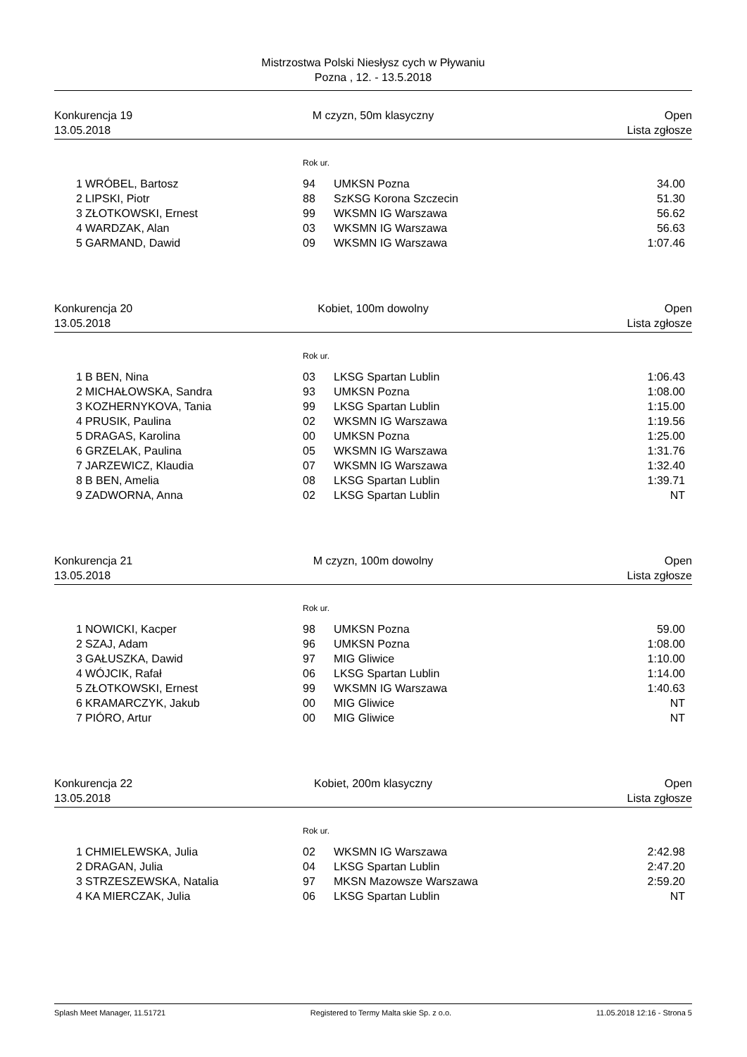Mistrzostwa Polski Niesłysz cych w Pływaniu
Pozna , 12. - 13.5.2018
Konkurencja 19 M czyzn, 50m klasyczny Open
13.05.2018 Lista zgłosze
Rok ur.
| 1 | WRÓBEL, Bartosz | 94 | UMKSN Pozna | 34.00 |
| 2 | LIPSKI, Piotr | 88 | SzKSG Korona Szczecin | 51.30 |
| 3 | ZŁOTKOWSKI, Ernest | 99 | WKSMN IG Warszawa | 56.62 |
| 4 | WARDZAK, Alan | 03 | WKSMN IG Warszawa | 56.63 |
| 5 | GARMAND, Dawid | 09 | WKSMN IG Warszawa | 1:07.46 |
Konkurencja 20 Kobiet, 100m dowolny Open
13.05.2018 Lista zgłosze
Rok ur.
| 1 | B BEN, Nina | 03 | LKSG Spartan Lublin | 1:06.43 |
| 2 | MICHAŁOWSKA, Sandra | 93 | UMKSN Pozna | 1:08.00 |
| 3 | KOZHERNYKOVA, Tania | 99 | LKSG Spartan Lublin | 1:15.00 |
| 4 | PRUSIK, Paulina | 02 | WKSMN IG Warszawa | 1:19.56 |
| 5 | DRAGAS, Karolina | 00 | UMKSN Pozna | 1:25.00 |
| 6 | GRZELAK, Paulina | 05 | WKSMN IG Warszawa | 1:31.76 |
| 7 | JARZEWICZ, Klaudia | 07 | WKSMN IG Warszawa | 1:32.40 |
| 8 | B BEN, Amelia | 08 | LKSG Spartan Lublin | 1:39.71 |
| 9 | ZADWORNA, Anna | 02 | LKSG Spartan Lublin | NT |
Konkurencja 21 M czyzn, 100m dowolny Open
13.05.2018 Lista zgłosze
Rok ur.
| 1 | NOWICKI, Kacper | 98 | UMKSN Pozna | 59.00 |
| 2 | SZAJ, Adam | 96 | UMKSN Pozna | 1:08.00 |
| 3 | GAŁUSZKA, Dawid | 97 | MIG Gliwice | 1:10.00 |
| 4 | WÓJCIK, Rafał | 06 | LKSG Spartan Lublin | 1:14.00 |
| 5 | ZŁOTKOWSKI, Ernest | 99 | WKSMN IG Warszawa | 1:40.63 |
| 6 | KRAMARCZYK, Jakub | 00 | MIG Gliwice | NT |
| 7 | PIÓRO, Artur | 00 | MIG Gliwice | NT |
Konkurencja 22 Kobiet, 200m klasyczny Open
13.05.2018 Lista zgłosze
Rok ur.
| 1 | CHMIELEWSKA, Julia | 02 | WKSMN IG Warszawa | 2:42.98 |
| 2 | DRAGAN, Julia | 04 | LKSG Spartan Lublin | 2:47.20 |
| 3 | STRZESZEWSKA, Natalia | 97 | MKSN Mazowsze Warszawa | 2:59.20 |
| 4 | KA MIERCZAK, Julia | 06 | LKSG Spartan Lublin | NT |
Splash Meet Manager, 11.51721 Registered to Termy Malta skie Sp. z o.o. 11.05.2018 12:16 - Strona 5